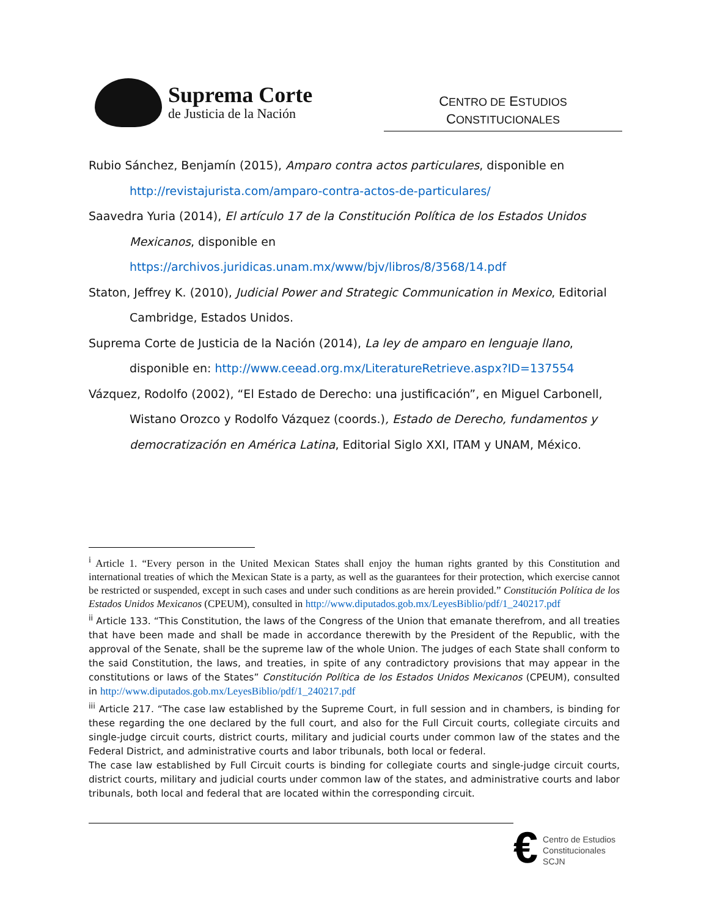Suprema Corte
de Justicia de la Nación
CENTRO DE ESTUDIOS
CONSTITUCIONALES
Rubio Sánchez, Benjamín (2015), Amparo contra actos particulares, disponible en
http://revistajurista.com/amparo-contra-actos-de-particulares/
Saavedra Yuria (2014), El artículo 17 de la Constitución Política de los Estados Unidos Mexicanos, disponible en https://archivos.juridicas.unam.mx/www/bjv/libros/8/3568/14.pdf
Staton, Jeffrey K. (2010), Judicial Power and Strategic Communication in Mexico, Editorial Cambridge, Estados Unidos.
Suprema Corte de Justicia de la Nación (2014), La ley de amparo en lenguaje llano, disponible en: http://www.ceead.org.mx/LiteratureRetrieve.aspx?ID=137554
Vázquez, Rodolfo (2002), “El Estado de Derecho: una justificación”, en Miguel Carbonell, Wistano Orozco y Rodolfo Vázquez (coords.), Estado de Derecho, fundamentos y democratización en América Latina, Editorial Siglo XXI, ITAM y UNAM, México.
<sup>i</sup> Article 1. “Every person in the United Mexican States shall enjoy the human rights granted by this Constitution and international treaties of which the Mexican State is a party, as well as the guarantees for their protection, which exercise cannot be restricted or suspended, except in such cases and under such conditions as are herein provided.” Constitución Política de los Estados Unidos Mexicanos (CPEUM), consulted in http://www.diputados.gob.mx/LeyesBiblio/pdf/1_240217.pdf
<sup>ii</sup> Article 133. “This Constitution, the laws of the Congress of the Union that emanate therefrom, and all treaties that have been made and shall be made in accordance therewith by the President of the Republic, with the approval of the Senate, shall be the supreme law of the whole Union. The judges of each State shall conform to the said Constitution, the laws, and treaties, in spite of any contradictory provisions that may appear in the constitutions or laws of the States” Constitución Política de los Estados Unidos Mexicanos (CPEUM), consulted in http://www.diputados.gob.mx/LeyesBiblio/pdf/1_240217.pdf
<sup>iii</sup> Article 217. “The case law established by the Supreme Court, in full session and in chambers, is binding for these regarding the one declared by the full court, and also for the Full Circuit courts, collegiate circuits and single-judge circuit courts, district courts, military and judicial courts under common law of the states and the Federal District, and administrative courts and labor tribunals, both local or federal.
The case law established by Full Circuit courts is binding for collegiate courts and single-judge circuit courts, district courts, military and judicial courts under common law of the states, and administrative courts and labor tribunals, both local and federal that are located within the corresponding circuit.
€
Centro de Estudios
Constitucionales
SCJN